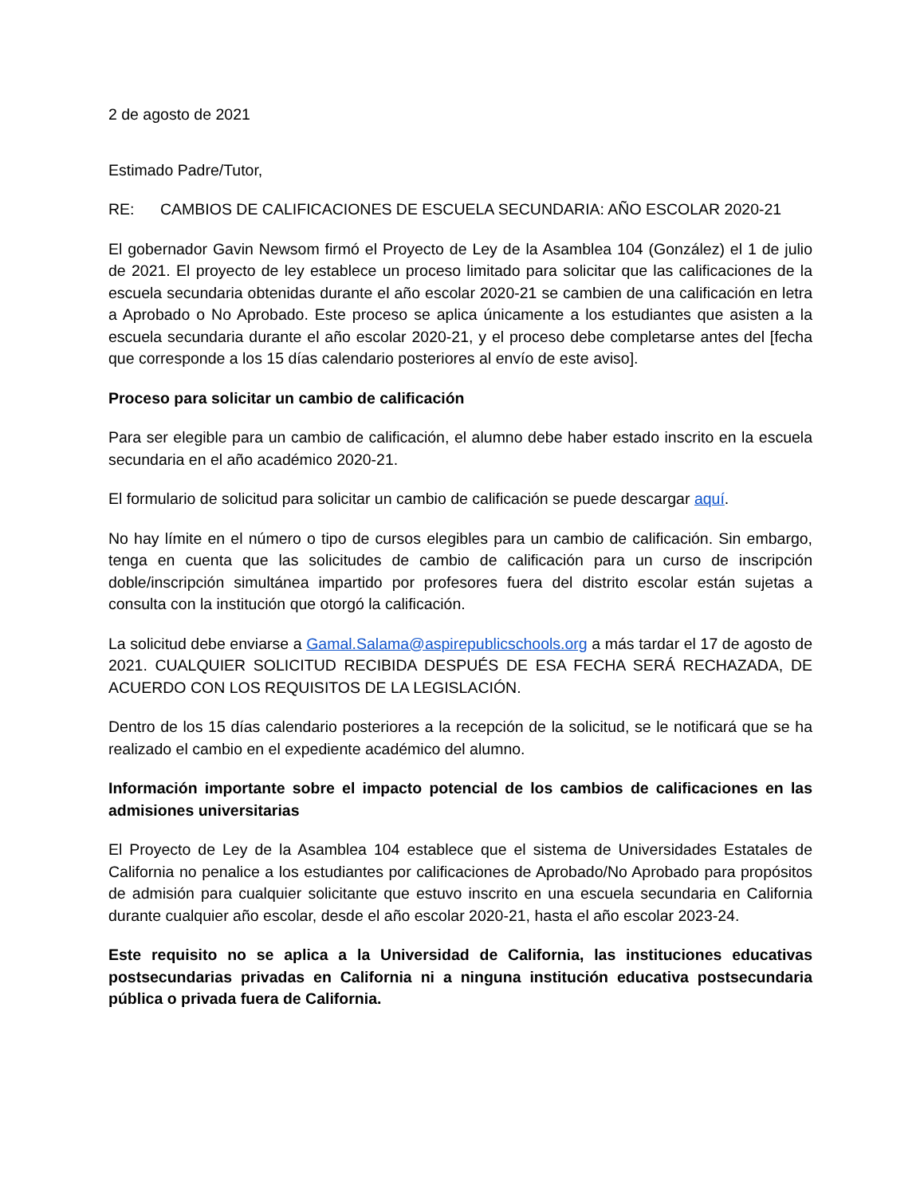2 de agosto de 2021
Estimado Padre/Tutor,
RE: CAMBIOS DE CALIFICACIONES DE ESCUELA SECUNDARIA: AÑO ESCOLAR 2020-21
El gobernador Gavin Newsom firmó el Proyecto de Ley de la Asamblea 104 (González) el 1 de julio de 2021. El proyecto de ley establece un proceso limitado para solicitar que las calificaciones de la escuela secundaria obtenidas durante el año escolar 2020-21 se cambien de una calificación en letra a Aprobado o No Aprobado. Este proceso se aplica únicamente a los estudiantes que asisten a la escuela secundaria durante el año escolar 2020-21, y el proceso debe completarse antes del [fecha que corresponde a los 15 días calendario posteriores al envío de este aviso].
Proceso para solicitar un cambio de calificación
Para ser elegible para un cambio de calificación, el alumno debe haber estado inscrito en la escuela secundaria en el año académico 2020-21.
El formulario de solicitud para solicitar un cambio de calificación se puede descargar aquí.
No hay límite en el número o tipo de cursos elegibles para un cambio de calificación. Sin embargo, tenga en cuenta que las solicitudes de cambio de calificación para un curso de inscripción doble/inscripción simultánea impartido por profesores fuera del distrito escolar están sujetas a consulta con la institución que otorgó la calificación.
La solicitud debe enviarse a Gamal.Salama@aspirepublicschools.org a más tardar el 17 de agosto de 2021. CUALQUIER SOLICITUD RECIBIDA DESPUÉS DE ESA FECHA SERÁ RECHAZADA, DE ACUERDO CON LOS REQUISITOS DE LA LEGISLACIÓN.
Dentro de los 15 días calendario posteriores a la recepción de la solicitud, se le notificará que se ha realizado el cambio en el expediente académico del alumno.
Información importante sobre el impacto potencial de los cambios de calificaciones en las admisiones universitarias
El Proyecto de Ley de la Asamblea 104 establece que el sistema de Universidades Estatales de California no penalice a los estudiantes por calificaciones de Aprobado/No Aprobado para propósitos de admisión para cualquier solicitante que estuvo inscrito en una escuela secundaria en California durante cualquier año escolar, desde el año escolar 2020-21, hasta el año escolar 2023-24.
Este requisito no se aplica a la Universidad de California, las instituciones educativas postsecundarias privadas en California ni a ninguna institución educativa postsecundaria pública o privada fuera de California.